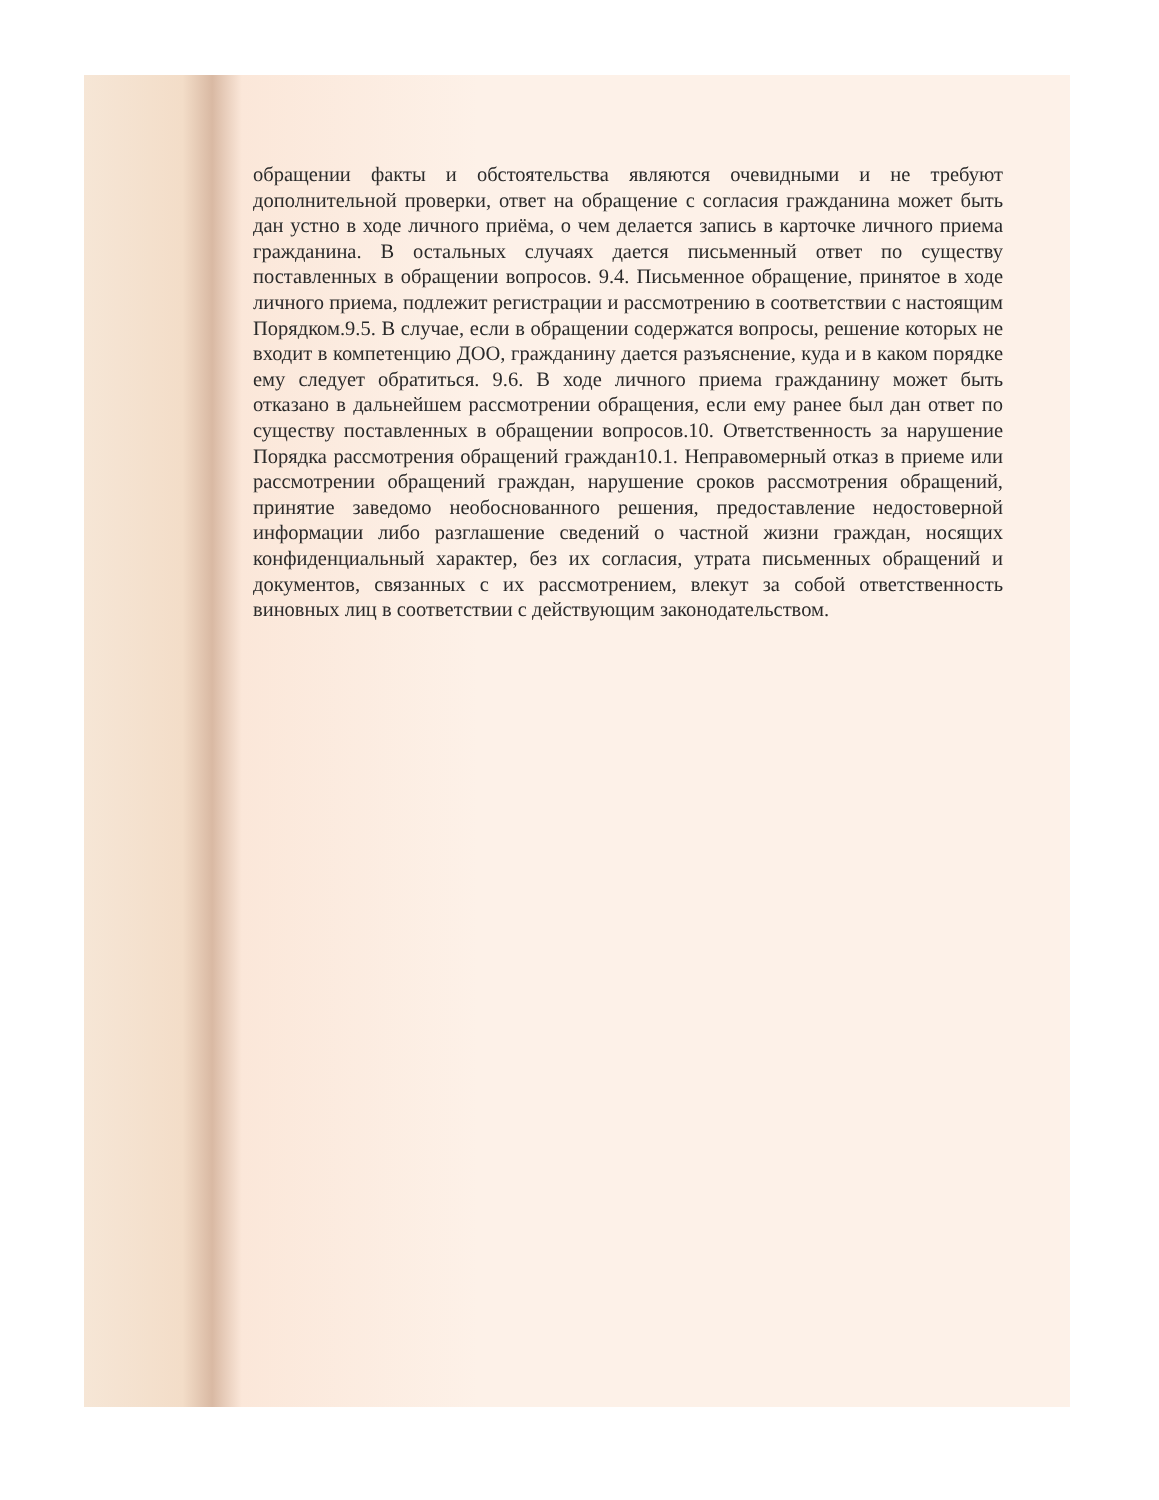обращении факты и обстоятельства являются очевидными и не требуют дополнительной проверки, ответ на обращение с согласия гражданина может быть дан устно в ходе личного приёма, о чем делается запись в карточке личного приема гражданина. В остальных случаях дается письменный ответ по существу поставленных в обращении вопросов. 9.4. Письменное обращение, принятое в ходе личного приема, подлежит регистрации и рассмотрению в соответствии с настоящим Порядком.9.5. В случае, если в обращении содержатся вопросы, решение которых не входит в компетенцию ДОО, гражданину дается разъяснение, куда и в каком порядке ему следует обратиться. 9.6. В ходе личного приема гражданину может быть отказано в дальнейшем рассмотрении обращения, если ему ранее был дан ответ по существу поставленных в обращении вопросов.10. Ответственность за нарушение Порядка рассмотрения обращений граждан10.1. Неправомерный отказ в приеме или рассмотрении обращений граждан, нарушение сроков рассмотрения обращений, принятие заведомо необоснованного решения, предоставление недостоверной информации либо разглашение сведений о частной жизни граждан, носящих конфиденциальный характер, без их согласия, утрата письменных обращений и документов, связанных с их рассмотрением, влекут за собой ответственность виновных лиц в соответствии с действующим законодательством.